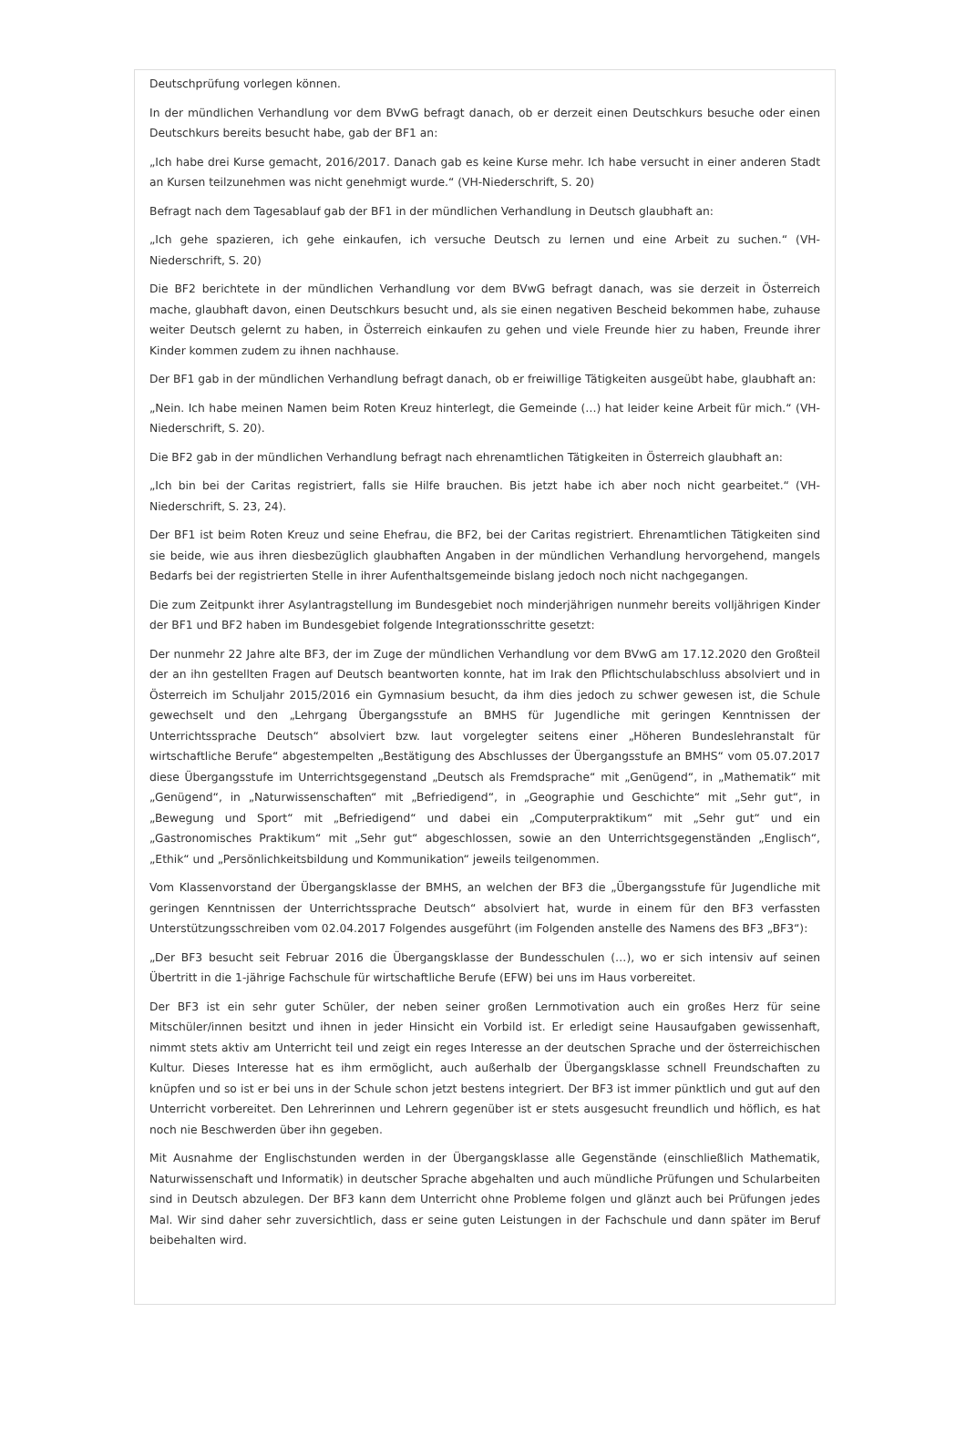Deutschprüfung vorlegen können.
In der mündlichen Verhandlung vor dem BVwG befragt danach, ob er derzeit einen Deutschkurs besuche oder einen Deutschkurs bereits besucht habe, gab der BF1 an:
„Ich habe drei Kurse gemacht, 2016/2017. Danach gab es keine Kurse mehr. Ich habe versucht in einer anderen Stadt an Kursen teilzunehmen was nicht genehmigt wurde.“ (VH-Niederschrift, S. 20)
Befragt nach dem Tagesablauf gab der BF1 in der mündlichen Verhandlung in Deutsch glaubhaft an:
„Ich gehe spazieren, ich gehe einkaufen, ich versuche Deutsch zu lernen und eine Arbeit zu suchen.“ (VH-Niederschrift, S. 20)
Die BF2 berichtete in der mündlichen Verhandlung vor dem BVwG befragt danach, was sie derzeit in Österreich mache, glaubhaft davon, einen Deutschkurs besucht und, als sie einen negativen Bescheid bekommen habe, zuhause weiter Deutsch gelernt zu haben, in Österreich einkaufen zu gehen und viele Freunde hier zu haben, Freunde ihrer Kinder kommen zudem zu ihnen nachhause.
Der BF1 gab in der mündlichen Verhandlung befragt danach, ob er freiwillige Tätigkeiten ausgeübt habe, glaubhaft an:
„Nein. Ich habe meinen Namen beim Roten Kreuz hinterlegt, die Gemeinde (…) hat leider keine Arbeit für mich.“ (VH-Niederschrift, S. 20).
Die BF2 gab in der mündlichen Verhandlung befragt nach ehrenamtlichen Tätigkeiten in Österreich glaubhaft an:
„Ich bin bei der Caritas registriert, falls sie Hilfe brauchen. Bis jetzt habe ich aber noch nicht gearbeitet.“ (VH-Niederschrift, S. 23, 24).
Der BF1 ist beim Roten Kreuz und seine Ehefrau, die BF2, bei der Caritas registriert. Ehrenamtlichen Tätigkeiten sind sie beide, wie aus ihren diesbezüglich glaubhaften Angaben in der mündlichen Verhandlung hervorgehend, mangels Bedarfs bei der registrierten Stelle in ihrer Aufenthaltsgemeinde bislang jedoch noch nicht nachgegangen.
Die zum Zeitpunkt ihrer Asylantragstellung im Bundesgebiet noch minderjährigen nunmehr bereits volljährigen Kinder der BF1 und BF2 haben im Bundesgebiet folgende Integrationsschritte gesetzt:
Der nunmehr 22 Jahre alte BF3, der im Zuge der mündlichen Verhandlung vor dem BVwG am 17.12.2020 den Großteil der an ihn gestellten Fragen auf Deutsch beantworten konnte, hat im Irak den Pflichtschulabschluss absolviert und in Österreich im Schuljahr 2015/2016 ein Gymnasium besucht, da ihm dies jedoch zu schwer gewesen ist, die Schule gewechselt und den „Lehrgang Übergangsstufe an BMHS für Jugendliche mit geringen Kenntnissen der Unterrichtssprache Deutsch“ absolviert bzw. laut vorgelegter seitens einer „Höheren Bundeslehranstalt für wirtschaftliche Berufe“ abgestempelten „Bestätigung des Abschlusses der Übergangsstufe an BMHS“ vom 05.07.2017 diese Übergangsstufe im Unterrichtsgegenstand „Deutsch als Fremdsprache“ mit „Genügend“, in „Mathematik“ mit „Genügend“, in „Naturwissenschaften“ mit „Befriedigend“, in „Geographie und Geschichte“ mit „Sehr gut“, in „Bewegung und Sport“ mit „Befriedigend“ und dabei ein „Computerpraktikum“ mit „Sehr gut“ und ein „Gastronomisches Praktikum“ mit „Sehr gut“ abgeschlossen, sowie an den Unterrichtsgegenständen „Englisch“, „Ethik“ und „Persönlichkeitsbildung und Kommunikation“ jeweils teilgenommen.
Vom Klassenvorstand der Übergangsklasse der BMHS, an welchen der BF3 die „Übergangsstufe für Jugendliche mit geringen Kenntnissen der Unterrichtssprache Deutsch“ absolviert hat, wurde in einem für den BF3 verfassten Unterstützungsschreiben vom 02.04.2017 Folgendes ausgeführt (im Folgenden anstelle des Namens des BF3 „BF3“):
„Der BF3 besucht seit Februar 2016 die Übergangsklasse der Bundesschulen (…), wo er sich intensiv auf seinen Übertritt in die 1-jährige Fachschule für wirtschaftliche Berufe (EFW) bei uns im Haus vorbereitet.
Der BF3 ist ein sehr guter Schüler, der neben seiner großen Lernmotivation auch ein großes Herz für seine Mitschüler/innen besitzt und ihnen in jeder Hinsicht ein Vorbild ist. Er erledigt seine Hausaufgaben gewissenhaft, nimmt stets aktiv am Unterricht teil und zeigt ein reges Interesse an der deutschen Sprache und der österreichischen Kultur. Dieses Interesse hat es ihm ermöglicht, auch außerhalb der Übergangsklasse schnell Freundschaften zu knüpfen und so ist er bei uns in der Schule schon jetzt bestens integriert. Der BF3 ist immer pünktlich und gut auf den Unterricht vorbereitet. Den Lehrerinnen und Lehrern gegenüber ist er stets ausgesucht freundlich und höflich, es hat noch nie Beschwerden über ihn gegeben.
Mit Ausnahme der Englischstunden werden in der Übergangsklasse alle Gegenstände (einschließlich Mathematik, Naturwissenschaft und Informatik) in deutscher Sprache abgehalten und auch mündliche Prüfungen und Schularbeiten sind in Deutsch abzulegen. Der BF3 kann dem Unterricht ohne Probleme folgen und glänzt auch bei Prüfungen jedes Mal. Wir sind daher sehr zuversichtlich, dass er seine guten Leistungen in der Fachschule und dann später im Beruf beibehalten wird.